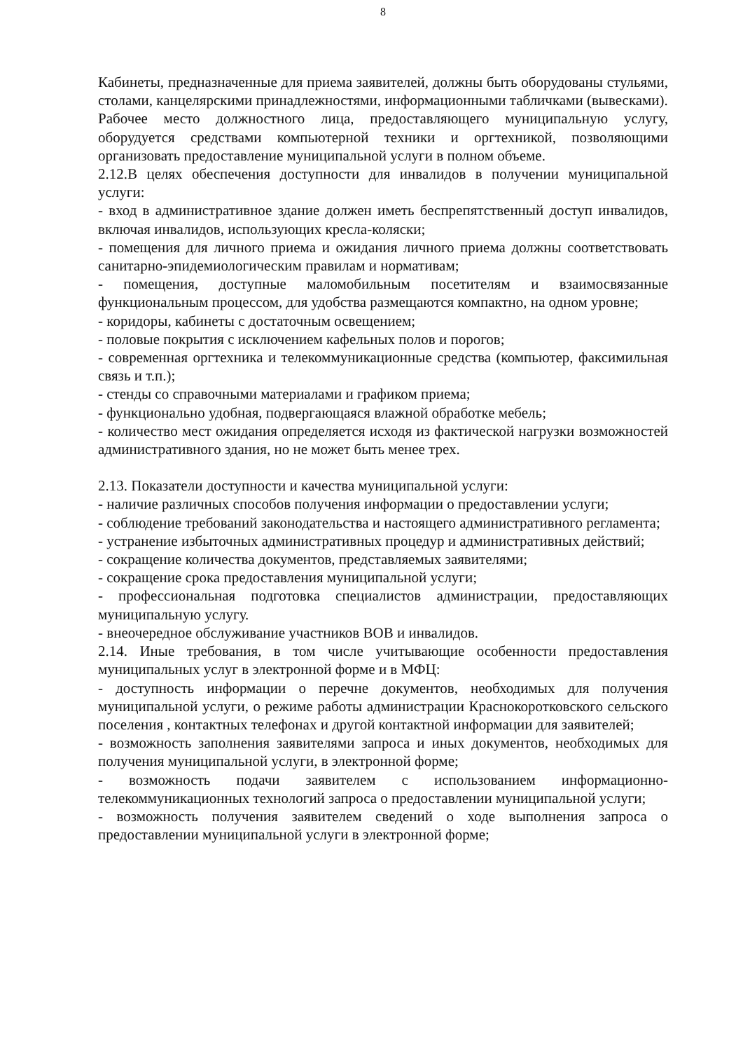8
Кабинеты, предназначенные для приема заявителей, должны быть оборудованы стульями, столами, канцелярскими принадлежностями, информационными табличками (вывесками).
Рабочее место должностного лица, предоставляющего муниципальную услугу, оборудуется средствами компьютерной техники и оргтехникой, позволяющими организовать предоставление муниципальной услуги в полном объеме.
2.12.В целях обеспечения доступности для инвалидов в получении муниципальной услуги:
- вход в административное здание должен иметь беспрепятственный доступ инвалидов, включая инвалидов, использующих кресла-коляски;
- помещения для личного приема и ожидания личного приема должны соответствовать санитарно-эпидемиологическим правилам и нормативам;
- помещения, доступные маломобильным посетителям и взаимосвязанные функциональным процессом, для удобства размещаются компактно, на одном уровне;
- коридоры, кабинеты с достаточным освещением;
- половые покрытия с исключением кафельных полов и порогов;
- современная оргтехника и телекоммуникационные средства (компьютер, факсимильная связь и т.п.);
- стенды со справочными материалами и графиком приема;
- функционально удобная, подвергающаяся влажной обработке мебель;
- количество мест ожидания определяется исходя из фактической нагрузки возможностей административного здания, но не может быть менее трех.
2.13. Показатели доступности и качества муниципальной услуги:
- наличие различных способов получения информации о предоставлении услуги;
- соблюдение требований законодательства и настоящего административного регламента;
- устранение избыточных административных процедур и административных действий;
- сокращение количества документов, представляемых заявителями;
- сокращение срока предоставления муниципальной услуги;
- профессиональная подготовка специалистов администрации, предоставляющих муниципальную услугу.
- внеочередное обслуживание участников ВОВ и инвалидов.
2.14. Иные требования, в том числе учитывающие особенности предоставления муниципальных услуг в электронной форме и в МФЦ:
- доступность информации о перечне документов, необходимых для получения муниципальной услуги, о режиме работы администрации Краснокоротковского сельского поселения , контактных телефонах и другой контактной информации для заявителей;
- возможность заполнения заявителями запроса и иных документов, необходимых для получения муниципальной услуги, в электронной форме;
- возможность подачи заявителем с использованием информационно-телекоммуникационных технологий запроса о предоставлении муниципальной услуги;
- возможность получения заявителем сведений о ходе выполнения запроса о предоставлении муниципальной услуги в электронной форме;